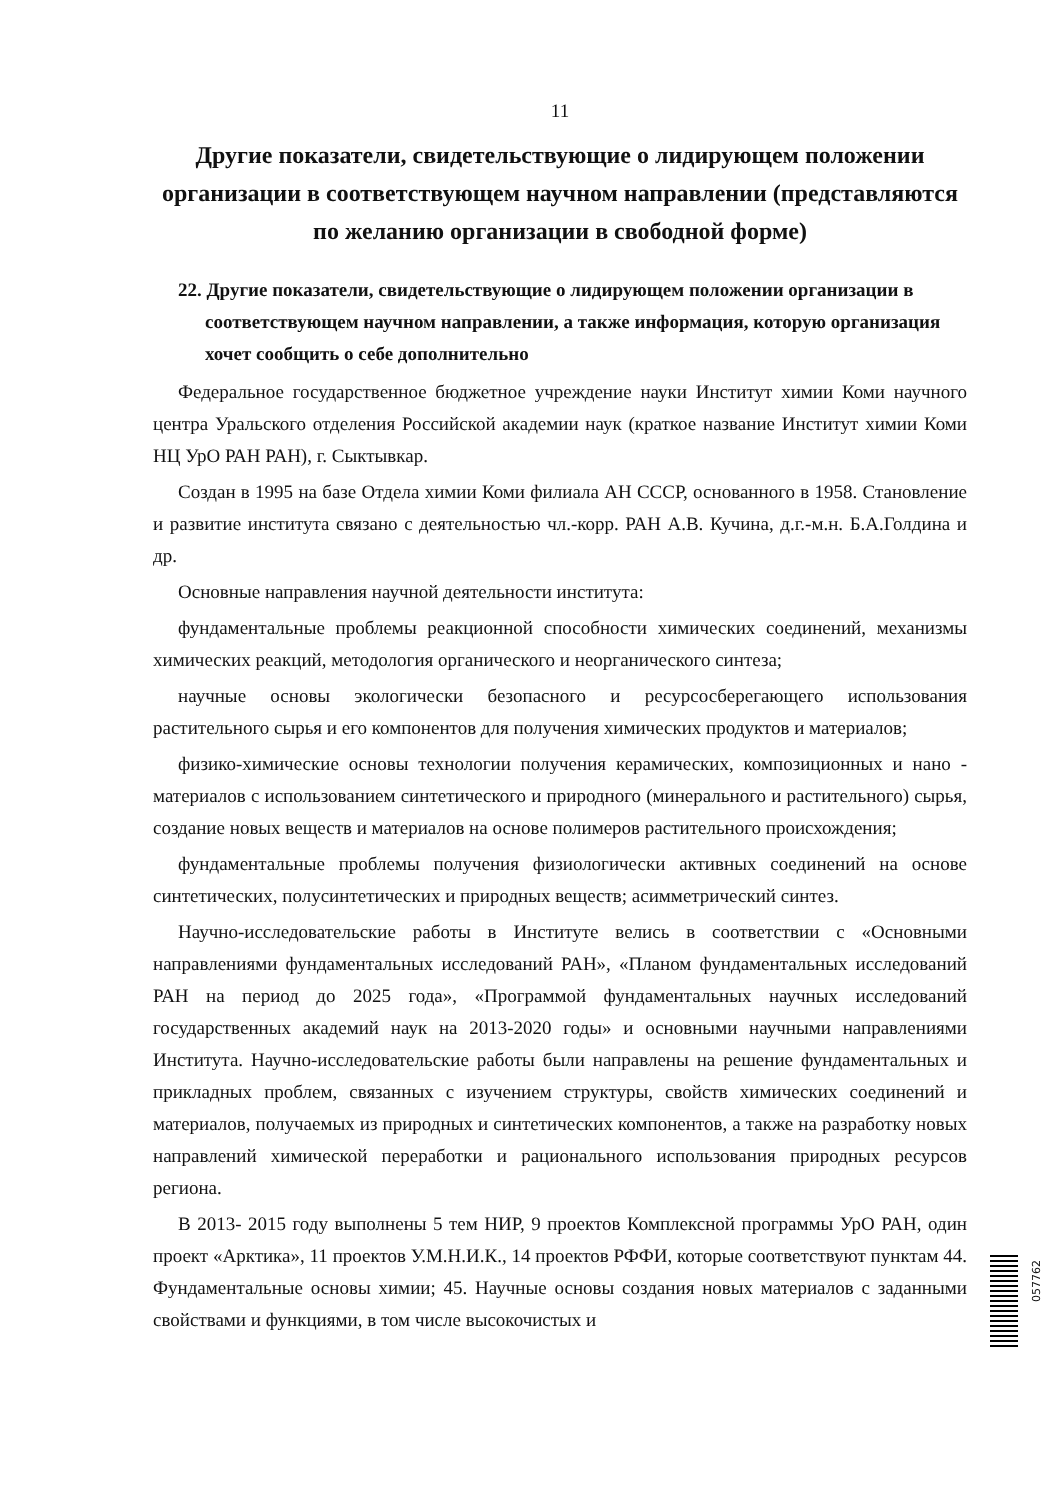11
Другие показатели, свидетельствующие о лидирующем положении организации в соответствующем научном направлении (представляются по желанию организации в свободной форме)
22. Другие показатели, свидетельствующие о лидирующем положении организации в соответствующем научном направлении, а также информация, которую организация хочет сообщить о себе дополнительно
Федеральное государственное бюджетное учреждение науки Институт химии Коми научного центра Уральского отделения Российской академии наук (краткое название Институт химии Коми НЦ УрО РАН РАН), г. Сыктывкар.
Создан в 1995 на базе Отдела химии Коми филиала АН СССР, основанного в 1958. Становление и развитие института связано с деятельностью чл.-корр. РАН А.В. Кучина, д.г.-м.н. Б.А.Голдина и др.
Основные направления научной деятельности института:
фундаментальные проблемы реакционной способности химических соединений, механизмы химических реакций, методология органического и неорганического синтеза;
научные основы экологически безопасного и ресурсосберегающего использования растительного сырья и его компонентов для получения химических продуктов и материалов;
физико-химические основы технологии получения керамических, композиционных и нано - материалов с использованием синтетического и природного (минерального и растительного) сырья, создание новых веществ и материалов на основе полимеров растительного происхождения;
фундаментальные проблемы получения физиологически активных соединений на основе синтетических, полусинтетических и природных веществ; асимметрический синтез.
Научно-исследовательские работы в Институте велись в соответствии с «Основными направлениями фундаментальных исследований РАН», «Планом фундаментальных исследований РАН на период до 2025 года», «Программой фундаментальных научных исследований государственных академий наук на 2013-2020 годы» и основными научными направлениями Института. Научно-исследовательские работы были направлены на решение фундаментальных и прикладных проблем, связанных с изучением структуры, свойств химических соединений и материалов, получаемых из природных и синтетических компонентов, а также на разработку новых направлений химической переработки и рационального использования природных ресурсов региона.
В 2013- 2015 году выполнены 5 тем НИР, 9 проектов Комплексной программы УрО РАН, один проект «Арктика», 11 проектов У.М.Н.И.К., 14 проектов РФФИ, которые соответствуют пунктам 44. Фундаментальные основы химии; 45. Научные основы создания новых материалов с заданными свойствами и функциями, в том числе высокочистых и
057762